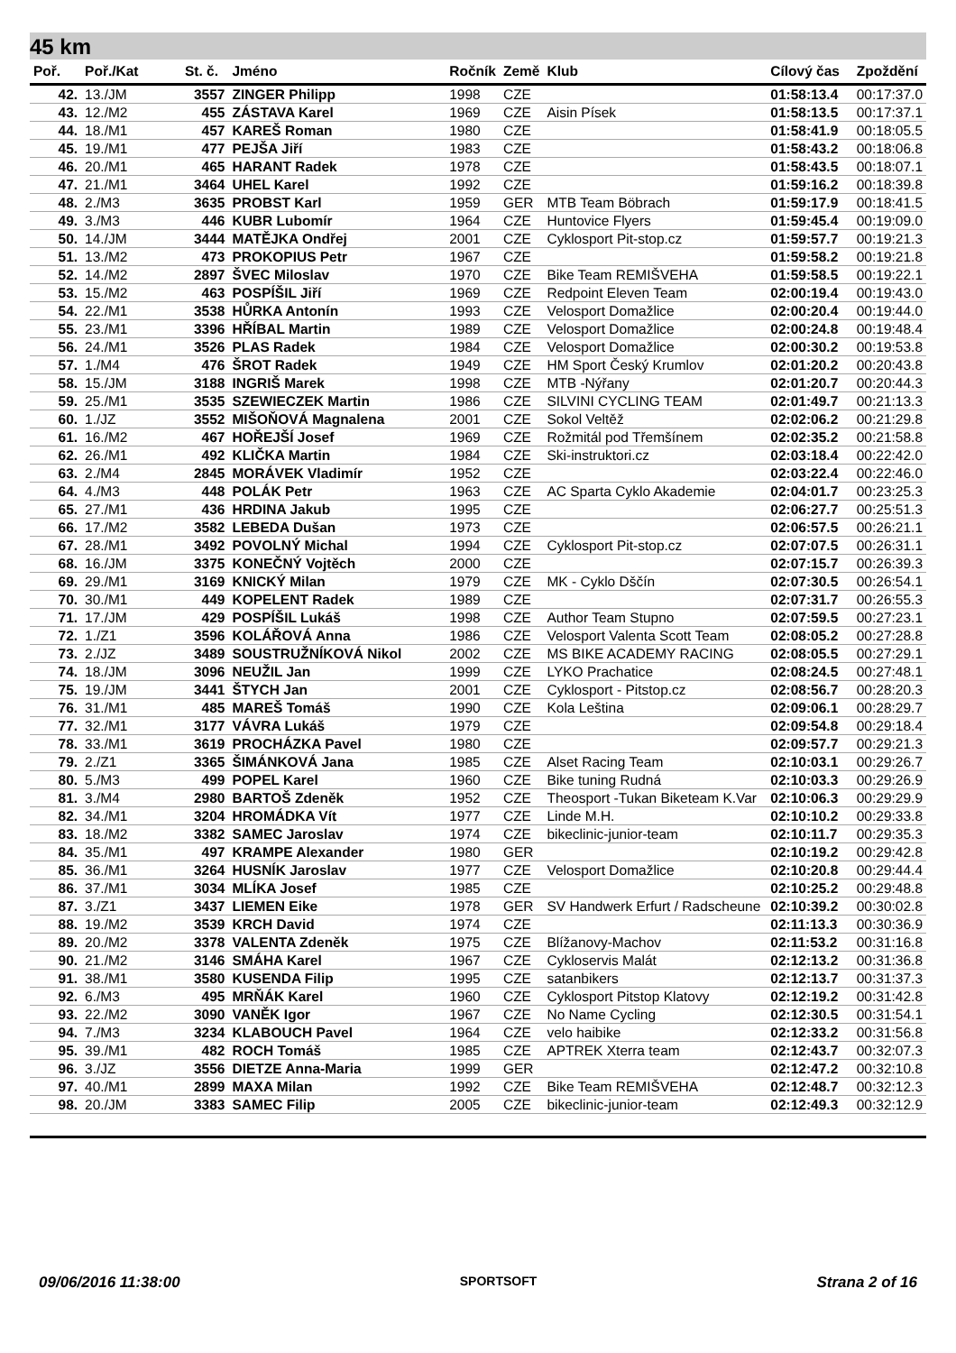45 km
| Poř. | Poř./Kat | St. č. | Jméno | Ročník | Země | Klub | Cílový čas | Zpoždění |
| --- | --- | --- | --- | --- | --- | --- | --- | --- |
| 42. | 13./JM | 3557 | ZINGER Philipp | 1998 | CZE | | 01:58:13.4 | 00:17:37.0 |
| 43. | 12./M2 | 455 | ZÁSTAVA Karel | 1969 | CZE | Aisin Písek | 01:58:13.5 | 00:17:37.1 |
| 44. | 18./M1 | 457 | KAREŠ Roman | 1980 | CZE | | 01:58:41.9 | 00:18:05.5 |
| 45. | 19./M1 | 477 | PEJŠA Jiří | 1983 | CZE | | 01:58:43.2 | 00:18:06.8 |
| 46. | 20./M1 | 465 | HARANT Radek | 1978 | CZE | | 01:58:43.5 | 00:18:07.1 |
| 47. | 21./M1 | 3464 | UHEL Karel | 1992 | CZE | | 01:59:16.2 | 00:18:39.8 |
| 48. | 2./M3 | 3635 | PROBST Karl | 1959 | GER | MTB Team Böbrach | 01:59:17.9 | 00:18:41.5 |
| 49. | 3./M3 | 446 | KUBR Lubomír | 1964 | CZE | Huntovice Flyers | 01:59:45.4 | 00:19:09.0 |
| 50. | 14./JM | 3444 | MATĚJKA Ondřej | 2001 | CZE | Cyklosport Pit-stop.cz | 01:59:57.7 | 00:19:21.3 |
| 51. | 13./M2 | 473 | PROKOPIUS Petr | 1967 | CZE | | 01:59:58.2 | 00:19:21.8 |
| 52. | 14./M2 | 2897 | ŠVEC Miloslav | 1970 | CZE | Bike Team REMIŠVEHA | 01:59:58.5 | 00:19:22.1 |
| 53. | 15./M2 | 463 | POSPÍŠIL Jiří | 1969 | CZE | Redpoint Eleven Team | 02:00:19.4 | 00:19:43.0 |
| 54. | 22./M1 | 3538 | HŮRKA Antonín | 1993 | CZE | Velosport Domažlice | 02:00:20.4 | 00:19:44.0 |
| 55. | 23./M1 | 3396 | HŘÍBAL Martin | 1989 | CZE | Velosport Domažlice | 02:00:24.8 | 00:19:48.4 |
| 56. | 24./M1 | 3526 | PLAS Radek | 1984 | CZE | Velosport Domažlice | 02:00:30.2 | 00:19:53.8 |
| 57. | 1./M4 | 476 | ŠROT Radek | 1949 | CZE | HM Sport Český Krumlov | 02:01:20.2 | 00:20:43.8 |
| 58. | 15./JM | 3188 | INGRIŠ Marek | 1998 | CZE | MTB -Nýřany | 02:01:20.7 | 00:20:44.3 |
| 59. | 25./M1 | 3535 | SZEWIECZEK Martin | 1986 | CZE | SILVINI CYCLING TEAM | 02:01:49.7 | 00:21:13.3 |
| 60. | 1./JZ | 3552 | MIŠOŇOVÁ Magnalena | 2001 | CZE | Sokol Veltěž | 02:02:06.2 | 00:21:29.8 |
| 61. | 16./M2 | 467 | HOŘEJŠÍ Josef | 1969 | CZE | Rožmitál pod Třemšínem | 02:02:35.2 | 00:21:58.8 |
| 62. | 26./M1 | 492 | KLIČKA Martin | 1984 | CZE | Ski-instruktori.cz | 02:03:18.4 | 00:22:42.0 |
| 63. | 2./M4 | 2845 | MORÁVEK Vladimír | 1952 | CZE | | 02:03:22.4 | 00:22:46.0 |
| 64. | 4./M3 | 448 | POLÁK Petr | 1963 | CZE | AC Sparta Cyklo Akademie | 02:04:01.7 | 00:23:25.3 |
| 65. | 27./M1 | 436 | HRDINA Jakub | 1995 | CZE | | 02:06:27.7 | 00:25:51.3 |
| 66. | 17./M2 | 3582 | LEBEDA Dušan | 1973 | CZE | | 02:06:57.5 | 00:26:21.1 |
| 67. | 28./M1 | 3492 | POVOLNÝ Michal | 1994 | CZE | Cyklosport Pit-stop.cz | 02:07:07.5 | 00:26:31.1 |
| 68. | 16./JM | 3375 | KONEČNÝ Vojtěch | 2000 | CZE | | 02:07:15.7 | 00:26:39.3 |
| 69. | 29./M1 | 3169 | KNICKÝ Milan | 1979 | CZE | MK - Cyklo Dščín | 02:07:30.5 | 00:26:54.1 |
| 70. | 30./M1 | 449 | KOPELENT Radek | 1989 | CZE | | 02:07:31.7 | 00:26:55.3 |
| 71. | 17./JM | 429 | POSPÍŠIL Lukáš | 1998 | CZE | Author Team Stupno | 02:07:59.5 | 00:27:23.1 |
| 72. | 1./Z1 | 3596 | KOLÁŘOVÁ Anna | 1986 | CZE | Velosport Valenta Scott Team | 02:08:05.2 | 00:27:28.8 |
| 73. | 2./JZ | 3489 | SOUSTRUŽNÍKOVÁ Nikol | 2002 | CZE | MS BIKE ACADEMY RACING | 02:08:05.5 | 00:27:29.1 |
| 74. | 18./JM | 3096 | NEUŽIL Jan | 1999 | CZE | LYKO Prachatice | 02:08:24.5 | 00:27:48.1 |
| 75. | 19./JM | 3441 | ŠTYCH Jan | 2001 | CZE | Cyklosport - Pitstop.cz | 02:08:56.7 | 00:28:20.3 |
| 76. | 31./M1 | 485 | MAREŠ Tomáš | 1990 | CZE | Kola Leština | 02:09:06.1 | 00:28:29.7 |
| 77. | 32./M1 | 3177 | VÁVRA Lukáš | 1979 | CZE | | 02:09:54.8 | 00:29:18.4 |
| 78. | 33./M1 | 3619 | PROCHÁZKA Pavel | 1980 | CZE | | 02:09:57.7 | 00:29:21.3 |
| 79. | 2./Z1 | 3365 | ŠIMÁNKOVÁ Jana | 1985 | CZE | Alset Racing Team | 02:10:03.1 | 00:29:26.7 |
| 80. | 5./M3 | 499 | POPEL Karel | 1960 | CZE | Bike tuning Rudná | 02:10:03.3 | 00:29:26.9 |
| 81. | 3./M4 | 2980 | BARTOŠ Zdeněk | 1952 | CZE | Theosport -Tukan Biketeam K.Var | 02:10:06.3 | 00:29:29.9 |
| 82. | 34./M1 | 3204 | HROMÁDKA Vít | 1977 | CZE | Linde M.H. | 02:10:10.2 | 00:29:33.8 |
| 83. | 18./M2 | 3382 | SAMEC Jaroslav | 1974 | CZE | bikeclinic-junior-team | 02:10:11.7 | 00:29:35.3 |
| 84. | 35./M1 | 497 | KRAMPE Alexander | 1980 | GER | | 02:10:19.2 | 00:29:42.8 |
| 85. | 36./M1 | 3264 | HUSNÍK Jaroslav | 1977 | CZE | Velosport Domažlice | 02:10:20.8 | 00:29:44.4 |
| 86. | 37./M1 | 3034 | MLÍKA Josef | 1985 | CZE | | 02:10:25.2 | 00:29:48.8 |
| 87. | 3./Z1 | 3437 | LIEMEN Eike | 1978 | GER | SV Handwerk Erfurt / Radscheune | 02:10:39.2 | 00:30:02.8 |
| 88. | 19./M2 | 3539 | KRCH David | 1974 | CZE | | 02:11:13.3 | 00:30:36.9 |
| 89. | 20./M2 | 3378 | VALENTA Zdeněk | 1975 | CZE | Blížanovy-Machov | 02:11:53.2 | 00:31:16.8 |
| 90. | 21./M2 | 3146 | SMÁHA Karel | 1967 | CZE | Cykloservis Malát | 02:12:13.2 | 00:31:36.8 |
| 91. | 38./M1 | 3580 | KUSENDA Filip | 1995 | CZE | satanbikers | 02:12:13.7 | 00:31:37.3 |
| 92. | 6./M3 | 495 | MRŇÁK Karel | 1960 | CZE | Cyklosport Pitstop Klatovy | 02:12:19.2 | 00:31:42.8 |
| 93. | 22./M2 | 3090 | VANĚK Igor | 1967 | CZE | No Name Cycling | 02:12:30.5 | 00:31:54.1 |
| 94. | 7./M3 | 3234 | KLABOUCH Pavel | 1964 | CZE | velo haibike | 02:12:33.2 | 00:31:56.8 |
| 95. | 39./M1 | 482 | ROCH Tomáš | 1985 | CZE | APTREK Xterra team | 02:12:43.7 | 00:32:07.3 |
| 96. | 3./JZ | 3556 | DIETZE Anna-Maria | 1999 | GER | | 02:12:47.2 | 00:32:10.8 |
| 97. | 40./M1 | 2899 | MAXA Milan | 1992 | CZE | Bike Team REMIŠVEHA | 02:12:48.7 | 00:32:12.3 |
| 98. | 20./JM | 3383 | SAMEC Filip | 2005 | CZE | bikeclinic-junior-team | 02:12:49.3 | 00:32:12.9 |
09/06/2016 11:38:00 SPORTSOFT Strana 2 of 16